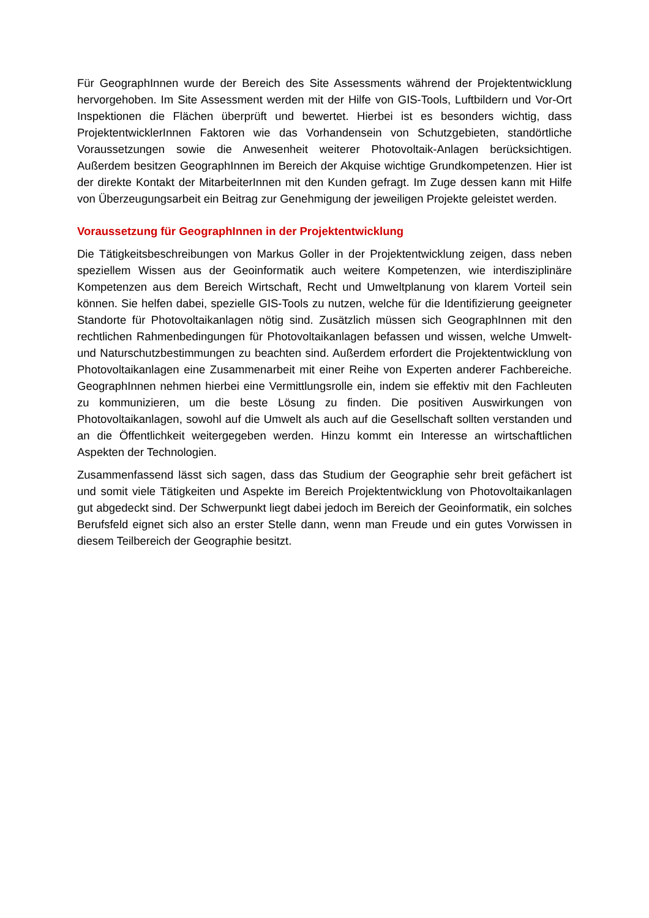Für GeographInnen wurde der Bereich des Site Assessments während der Projektentwicklung hervorgehoben. Im Site Assessment werden mit der Hilfe von GIS-Tools, Luftbildern und Vor-Ort Inspektionen die Flächen überprüft und bewertet. Hierbei ist es besonders wichtig, dass ProjektentwicklerInnen Faktoren wie das Vorhandensein von Schutzgebieten, standörtliche Voraussetzungen sowie die Anwesenheit weiterer Photovoltaik-Anlagen berücksichtigen. Außerdem besitzen GeographInnen im Bereich der Akquise wichtige Grundkompetenzen. Hier ist der direkte Kontakt der MitarbeiterInnen mit den Kunden gefragt. Im Zuge dessen kann mit Hilfe von Überzeugungsarbeit ein Beitrag zur Genehmigung der jeweiligen Projekte geleistet werden.
Voraussetzung für GeographInnen in der Projektentwicklung
Die Tätigkeitsbeschreibungen von Markus Goller in der Projektentwicklung zeigen, dass neben speziellem Wissen aus der Geoinformatik auch weitere Kompetenzen, wie interdisziplinäre Kompetenzen aus dem Bereich Wirtschaft, Recht und Umweltplanung von klarem Vorteil sein können. Sie helfen dabei, spezielle GIS-Tools zu nutzen, welche für die Identifizierung geeigneter Standorte für Photovoltaikanlagen nötig sind. Zusätzlich müssen sich GeographInnen mit den rechtlichen Rahmenbedingungen für Photovoltaikanlagen befassen und wissen, welche Umwelt- und Naturschutzbestimmungen zu beachten sind. Außerdem erfordert die Projektentwicklung von Photovoltaikanlagen eine Zusammenarbeit mit einer Reihe von Experten anderer Fachbereiche. GeographInnen nehmen hierbei eine Vermittlungsrolle ein, indem sie effektiv mit den Fachleuten zu kommunizieren, um die beste Lösung zu finden. Die positiven Auswirkungen von Photovoltaikanlagen, sowohl auf die Umwelt als auch auf die Gesellschaft sollten verstanden und an die Öffentlichkeit weitergegeben werden. Hinzu kommt ein Interesse an wirtschaftlichen Aspekten der Technologien.
Zusammenfassend lässt sich sagen, dass das Studium der Geographie sehr breit gefächert ist und somit viele Tätigkeiten und Aspekte im Bereich Projektentwicklung von Photovoltaikanlagen gut abgedeckt sind. Der Schwerpunkt liegt dabei jedoch im Bereich der Geoinformatik, ein solches Berufsfeld eignet sich also an erster Stelle dann, wenn man Freude und ein gutes Vorwissen in diesem Teilbereich der Geographie besitzt.